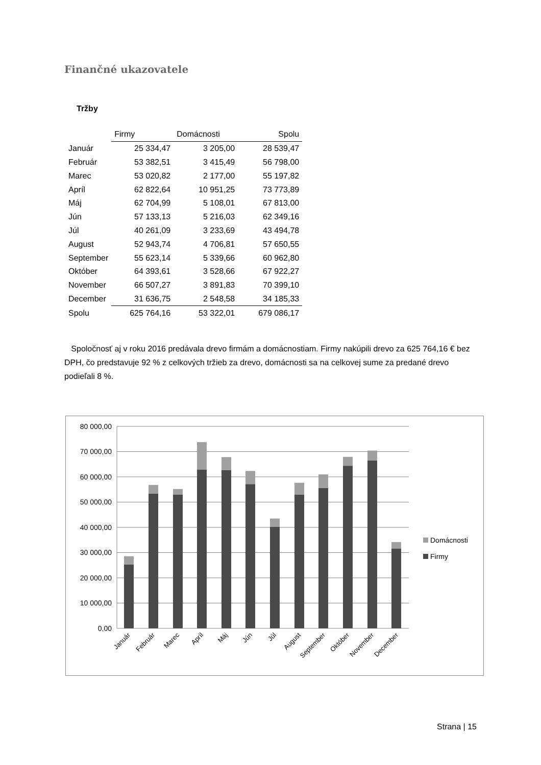Finančné ukazovatele
Tržby
| | Firmy | Domácnosti | Spolu |
| --- | --- | --- | --- |
| Január | 25 334,47 | 3 205,00 | 28 539,47 |
| Február | 53 382,51 | 3 415,49 | 56 798,00 |
| Marec | 53 020,82 | 2 177,00 | 55 197,82 |
| Apríl | 62 822,64 | 10 951,25 | 73 773,89 |
| Máj | 62 704,99 | 5 108,01 | 67 813,00 |
| Jún | 57 133,13 | 5 216,03 | 62 349,16 |
| Júl | 40 261,09 | 3 233,69 | 43 494,78 |
| August | 52 943,74 | 4 706,81 | 57 650,55 |
| September | 55 623,14 | 5 339,66 | 60 962,80 |
| Október | 64 393,61 | 3 528,66 | 67 922,27 |
| November | 66 507,27 | 3 891,83 | 70 399,10 |
| December | 31 636,75 | 2 548,58 | 34 185,33 |
| Spolu | 625 764,16 | 53 322,01 | 679 086,17 |
Spoločnosť aj v roku 2016 predávala drevo firmám a domácnostiam. Firmy nakúpili drevo za 625 764,16 € bez DPH, čo predstavuje 92 % z celkových tržieb za drevo, domácnosti sa na celkovej sume za predané drevo podieľali 8 %.
80 000,00
70 000,00
60 000,00
50 000,00
40 000,00
30 000,00
20 000,00
10 000,00
0,00
Január
Február
Marec
Apríl
Máj
Jún
Júl
August
September
Október
November
December
Domácnosti
Firmy
Strana | 15